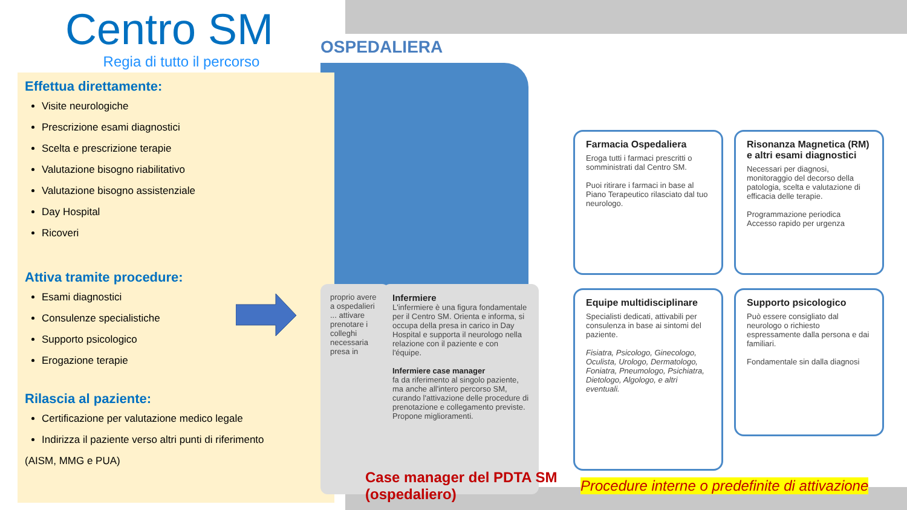Centro SM
Regia di tutto il percorso
Effettua direttamente:
Visite neurologiche
Prescrizione esami diagnostici
Scelta e prescrizione terapie
Valutazione bisogno riabilitativo
Valutazione bisogno assistenziale
Day Hospital
Ricoveri
Attiva tramite procedure:
Esami diagnostici
Consulenze specialistiche
Supporto psicologico
Erogazione terapie
Rilascia al paziente:
Certificazione per valutazione medico legale
Indirizza il paziente verso altri punti di riferimento
(AISM, MMG e PUA)
OSPEDALIERA
proprio avere a ospedalieri ... attivare prenotare i colleghi necessaria presa in
Infermiere
L'infermiere è una figura fondamentale per il Centro SM. Orienta e informa, si occupa della presa in carico in Day Hospital e supporta il neurologo nella relazione con il paziente e con l'équipe.
Infermiere case manager
fa da riferimento al singolo paziente, ma anche all'intero percorso SM, curando l'attivazione delle procedure di prenotazione e collegamento previste. Propone miglioramenti.
Farmacia Ospedaliera
Eroga tutti i farmaci prescritti o somministrati dal Centro SM.
Puoi ritirare i farmaci in base al Piano Terapeutico rilasciato dal tuo neurologo.
Risonanza Magnetica (RM) e altri esami diagnostici
Necessari per diagnosi, monitoraggio del decorso della patologia, scelta e valutazione di efficacia delle terapie.
Programmazione periodica
Accesso rapido per urgenza
Equipe multidisciplinare
Specialisti dedicati, attivabili per consulenza in base ai sintomi del paziente.
Fisiatra, Psicologo, Ginecologo, Oculista, Urologo, Dermatologo, Foniatra, Pneumologo, Psichiatra, Dietologo, Algologo, e altri eventuali.
Supporto psicologico
Può essere consigliato dal neurologo o richiesto espressamente dalla persona e dai familiari.
Fondamentale sin dalla diagnosi
Case manager del PDTA SM
(ospedaliero)
Procedure interne o predefinite di attivazione